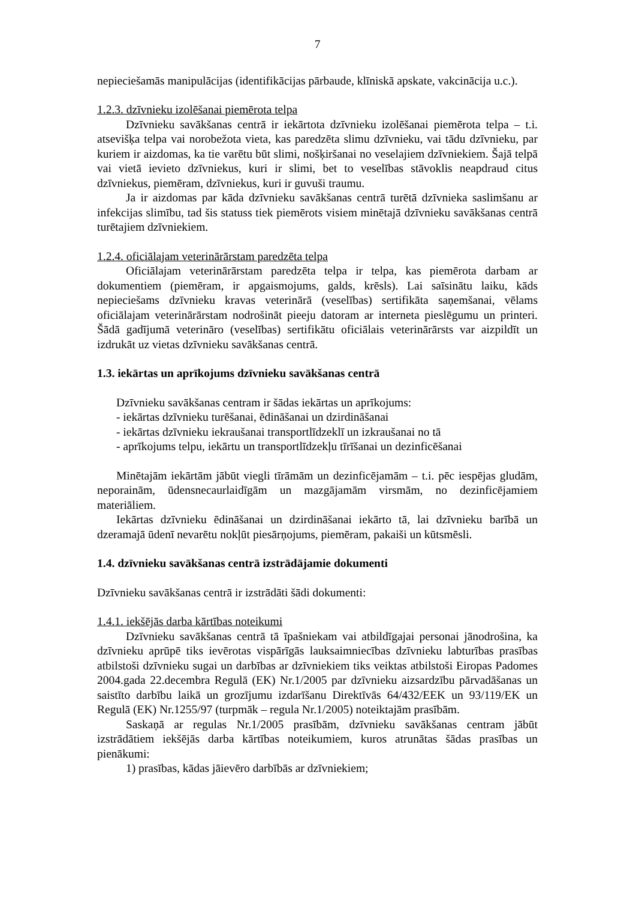7
nepieciešamās manipulācijas (identifikācijas pārbaude, klīniskā apskate, vakcinācija u.c.).
1.2.3. dzīvnieku izolēšanai piemērota telpa
Dzīvnieku savākšanas centrā ir iekārtota dzīvnieku izolēšanai piemērota telpa – t.i. atsevišķa telpa vai norobežota vieta, kas paredzēta slimu dzīvnieku, vai tādu dzīvnieku, par kuriem ir aizdomas, ka tie varētu būt slimi, nošķiršanai no veselajiem dzīvniekiem. Šajā telpā vai vietā ievieto dzīvniekus, kuri ir slimi, bet to veselības stāvoklis neapdraud citus dzīvniekus, piemēram, dzīvniekus, kuri ir guvuši traumu.
Ja ir aizdomas par kāda dzīvnieku savākšanas centrā turētā dzīvnieka saslimšanu ar infekcijas slimību, tad šis statuss tiek piemērots visiem minētajā dzīvnieku savākšanas centrā turētajiem dzīvniekiem.
1.2.4. oficiālajam veterinārārstam paredzēta telpa
Oficiālajam veterinārārstam paredzēta telpa ir telpa, kas piemērota darbam ar dokumentiem (piemēram, ir apgaismojums, galds, krēsls). Lai saīsinātu laiku, kāds nepieciešams dzīvnieku kravas veterinārā (veselības) sertifikāta saņemšanai, vēlams oficiālajam veterinārārstam nodrošināt pieeju datoram ar interneta pieslēgumu un printeri. Šādā gadījumā veterināro (veselības) sertifikātu oficiālais veterinārārsts var aizpildīt un izdrukāt uz vietas dzīvnieku savākšanas centrā.
1.3. iekārtas un aprīkojums dzīvnieku savākšanas centrā
Dzīvnieku savākšanas centram ir šādas iekārtas un aprīkojums:
- iekārtas dzīvnieku turēšanai, ēdināšanai un dzirdināšanai
- iekārtas dzīvnieku iekraušanai transportlīdzeklī un izkraušanai no tā
- aprīkojums telpu, iekārtu un transportlīdzekļu tīrīšanai un dezinficēšanai
Minētajām iekārtām jābūt viegli tīrāmām un dezinficējamām – t.i. pēc iespējas gludām, neporainām, ūdensnecaurlaidīgām un mazgājamām virsmām, no dezinficējamiem materiāliem.
Iekārtas dzīvnieku ēdināšanai un dzirdināšanai iekārto tā, lai dzīvnieku barībā un dzeramajā ūdenī nevarētu nokļūt piesārņojums, piemēram, pakaiši un kūtsmēsli.
1.4. dzīvnieku savākšanas centrā izstrādājamie dokumenti
Dzīvnieku savākšanas centrā ir izstrādāti šādi dokumenti:
1.4.1. iekšējās darba kārtības noteikumi
Dzīvnieku savākšanas centrā tā īpašniekam vai atbildīgajai personai jānodrošina, ka dzīvnieku aprūpē tiks ievērotas vispārīgās lauksaimniecības dzīvnieku labturības prasības atbilstoši dzīvnieku sugai un darbības ar dzīvniekiem tiks veiktas atbilstoši Eiropas Padomes 2004.gada 22.decembra Regulā (EK) Nr.1/2005 par dzīvnieku aizsardzību pārvadāšanas un saistīto darbību laikā un grozījumu izdarīšanu Direktīvās 64/432/EEK un 93/119/EK un Regulā (EK) Nr.1255/97 (turpmāk – regula Nr.1/2005) noteiktajām prasībām.
Saskaņā ar regulas Nr.1/2005 prasībām, dzīvnieku savākšanas centram jābūt izstrādātiem iekšējās darba kārtības noteikumiem, kuros atrunātas šādas prasības un pienākumi:
1) prasības, kādas jāievēro darbībās ar dzīvniekiem;